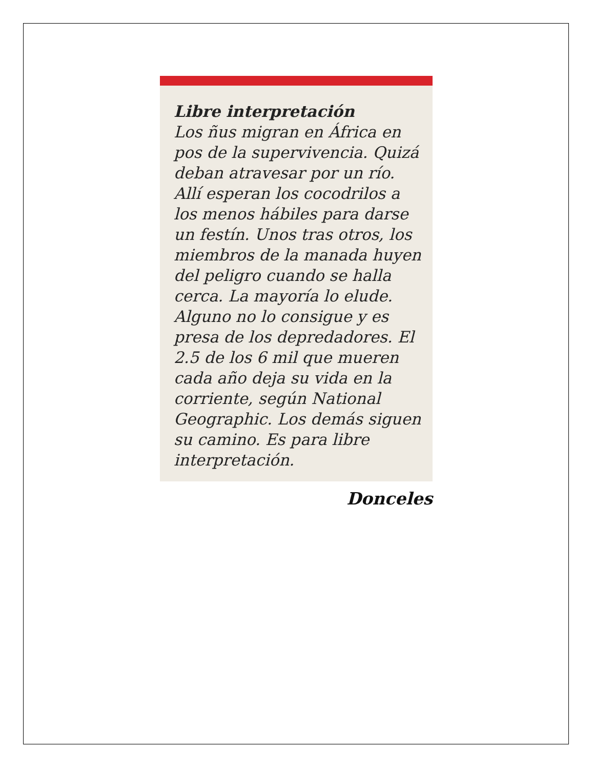Libre interpretación
Los ñus migran en África en pos de la supervivencia. Quizá deban atravesar por un río. Allí esperan los cocodrilos a los menos hábiles para darse un festín. Unos tras otros, los miembros de la manada huyen del peligro cuando se halla cerca. La mayoría lo elude. Alguno no lo consigue y es presa de los depredadores. El 2.5 de los 6 mil que mueren cada año deja su vida en la corriente, según National Geographic. Los demás siguen su camino. Es para libre interpretación.
Donceles